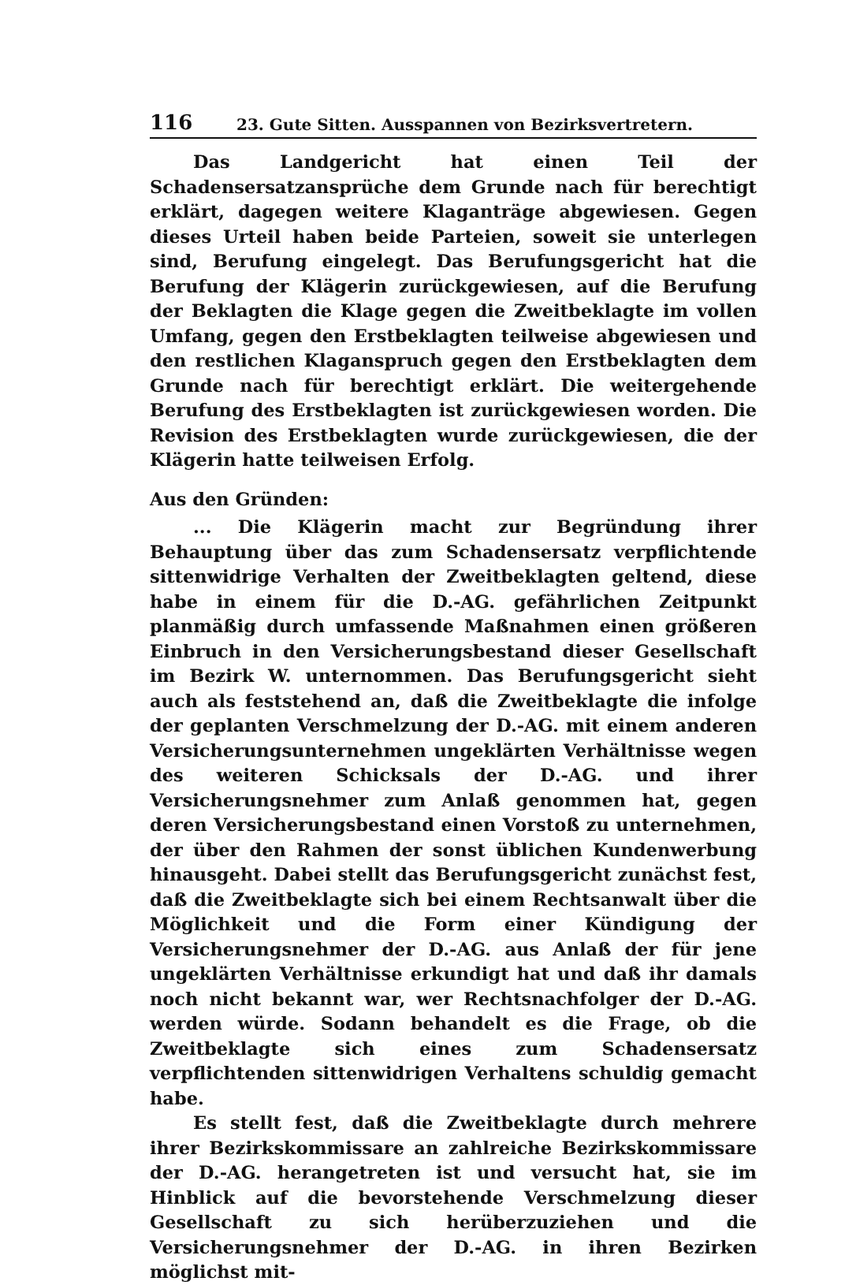116 23. Gute Sitten. Ausspannen von Bezirksvertretern.
Das Landgericht hat einen Teil der Schadensersatzansprüche dem Grunde nach für berechtigt erklärt, dagegen weitere Klaganträge abgewiesen. Gegen dieses Urteil haben beide Parteien, soweit sie unterlegen sind, Berufung eingelegt. Das Berufungsgericht hat die Berufung der Klägerin zurückgewiesen, auf die Berufung der Beklagten die Klage gegen die Zweitbeklagte im vollen Umfang, gegen den Erstbeklagten teilweise abgewiesen und den restlichen Klaganspruch gegen den Erstbeklagten dem Grunde nach für berechtigt erklärt. Die weitergehende Berufung des Erstbeklagten ist zurückgewiesen worden. Die Revision des Erstbeklagten wurde zurückgewiesen, die der Klägerin hatte teilweisen Erfolg.
Aus den Gründen:
... Die Klägerin macht zur Begründung ihrer Behauptung über das zum Schadensersatz verpflichtende sittenwidrige Verhalten der Zweitbeklagten geltend, diese habe in einem für die D.-AG. gefährlichen Zeitpunkt planmäßig durch umfassende Maßnahmen einen größeren Einbruch in den Versicherungsbestand dieser Gesellschaft im Bezirk W. unternommen. Das Berufungsgericht sieht auch als feststehend an, daß die Zweitbeklagte die infolge der geplanten Verschmelzung der D.-AG. mit einem anderen Versicherungsunternehmen ungeklärten Verhältnisse wegen des weiteren Schicksals der D.-AG. und ihrer Versicherungsnehmer zum Anlaß genommen hat, gegen deren Versicherungsbestand einen Vorstoß zu unternehmen, der über den Rahmen der sonst üblichen Kundenwerbung hinausgeht. Dabei stellt das Berufungsgericht zunächst fest, daß die Zweitbeklagte sich bei einem Rechtsanwalt über die Möglichkeit und die Form einer Kündigung der Versicherungsnehmer der D.-AG. aus Anlaß der für jene ungeklärten Verhältnisse erkundigt hat und daß ihr damals noch nicht bekannt war, wer Rechtsnachfolger der D.-AG. werden würde. Sodann behandelt es die Frage, ob die Zweitbeklagte sich eines zum Schadensersatz verpflichtenden sittenwidrigen Verhaltens schuldig gemacht habe.
Es stellt fest, daß die Zweitbeklagte durch mehrere ihrer Bezirkskommissare an zahlreiche Bezirkskommissare der D.-AG. herangetreten ist und versucht hat, sie im Hinblick auf die bevorstehende Verschmelzung dieser Gesellschaft zu sich herüberzuziehen und die Versicherungsnehmer der D.-AG. in ihren Bezirken möglichst mit-